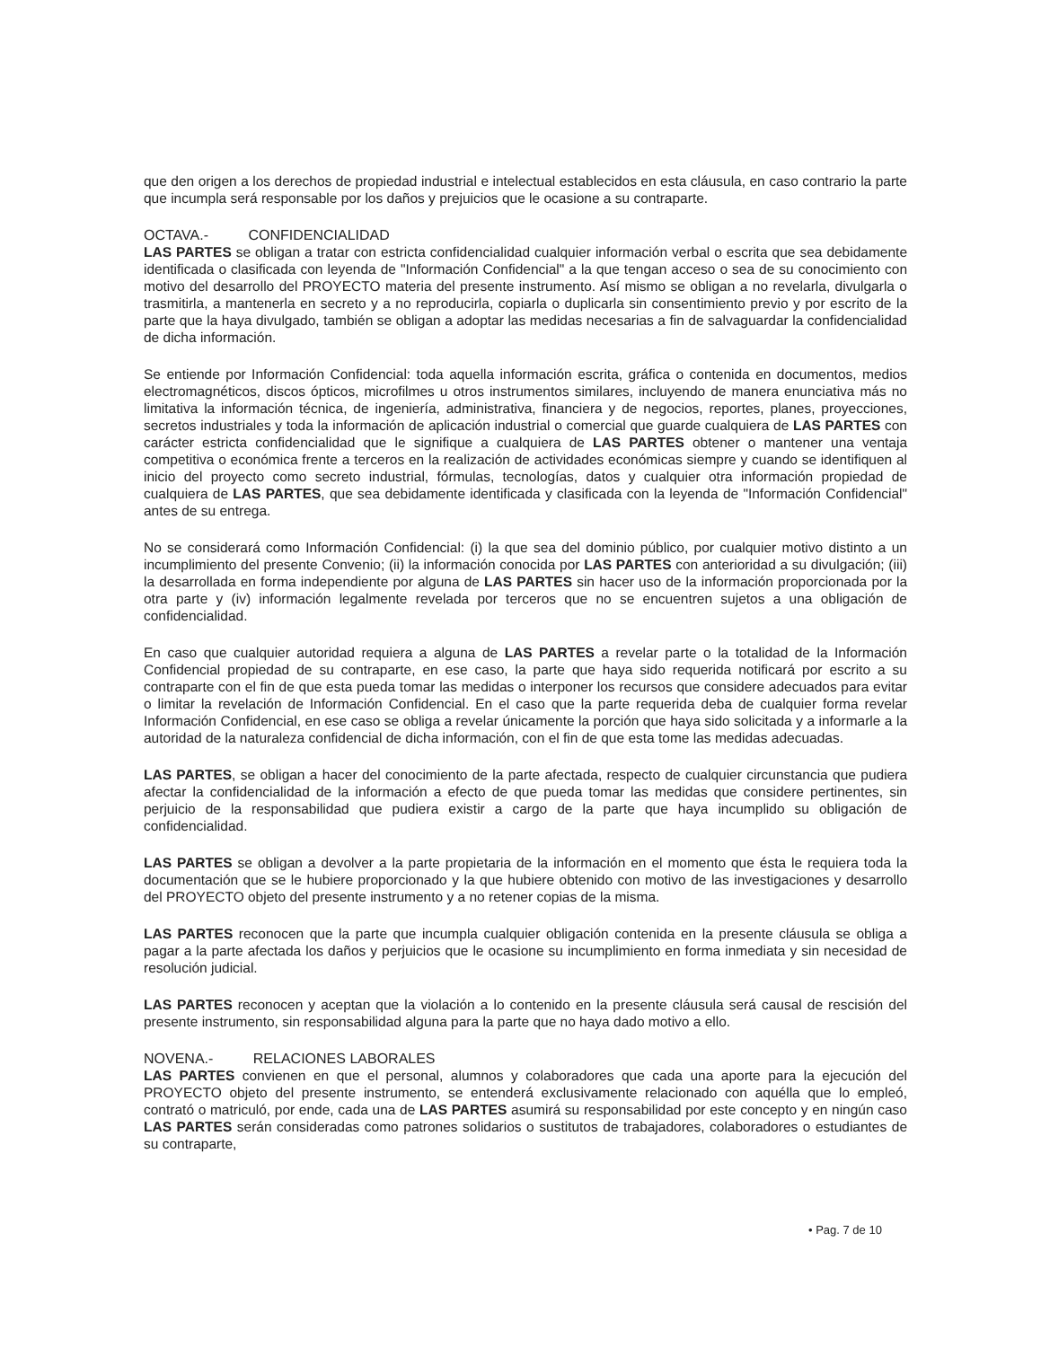que den origen a los derechos de propiedad industrial e intelectual establecidos en esta cláusula, en caso contrario la parte que incumpla será responsable por los daños y prejuicios que le ocasione a su contraparte.
OCTAVA.- CONFIDENCIALIDAD
LAS PARTES se obligan a tratar con estricta confidencialidad cualquier información verbal o escrita que sea debidamente identificada o clasificada con leyenda de "Información Confidencial" a la que tengan acceso o sea de su conocimiento con motivo del desarrollo del PROYECTO materia del presente instrumento. Así mismo se obligan a no revelarla, divulgarla o trasmitirla, a mantenerla en secreto y a no reproducirla, copiarla o duplicarla sin consentimiento previo y por escrito de la parte que la haya divulgado, también se obligan a adoptar las medidas necesarias a fin de salvaguardar la confidencialidad de dicha información.
Se entiende por Información Confidencial: toda aquella información escrita, gráfica o contenida en documentos, medios electromagnéticos, discos ópticos, microfilmes u otros instrumentos similares, incluyendo de manera enunciativa más no limitativa la información técnica, de ingeniería, administrativa, financiera y de negocios, reportes, planes, proyecciones, secretos industriales y toda la información de aplicación industrial o comercial que guarde cualquiera de LAS PARTES con carácter estricta confidencialidad que le signifique a cualquiera de LAS PARTES obtener o mantener una ventaja competitiva o económica frente a terceros en la realización de actividades económicas siempre y cuando se identifiquen al inicio del proyecto como secreto industrial, fórmulas, tecnologías, datos y cualquier otra información propiedad de cualquiera de LAS PARTES, que sea debidamente identificada y clasificada con la leyenda de "Información Confidencial" antes de su entrega.
No se considerará como Información Confidencial: (i) la que sea del dominio público, por cualquier motivo distinto a un incumplimiento del presente Convenio; (ii) la información conocida por LAS PARTES con anterioridad a su divulgación; (iii) la desarrollada en forma independiente por alguna de LAS PARTES sin hacer uso de la información proporcionada por la otra parte y (iv) información legalmente revelada por terceros que no se encuentren sujetos a una obligación de confidencialidad.
En caso que cualquier autoridad requiera a alguna de LAS PARTES a revelar parte o la totalidad de la Información Confidencial propiedad de su contraparte, en ese caso, la parte que haya sido requerida notificará por escrito a su contraparte con el fin de que esta pueda tomar las medidas o interponer los recursos que considere adecuados para evitar o limitar la revelación de Información Confidencial. En el caso que la parte requerida deba de cualquier forma revelar Información Confidencial, en ese caso se obliga a revelar únicamente la porción que haya sido solicitada y a informarle a la autoridad de la naturaleza confidencial de dicha información, con el fin de que esta tome las medidas adecuadas.
LAS PARTES, se obligan a hacer del conocimiento de la parte afectada, respecto de cualquier circunstancia que pudiera afectar la confidencialidad de la información a efecto de que pueda tomar las medidas que considere pertinentes, sin perjuicio de la responsabilidad que pudiera existir a cargo de la parte que haya incumplido su obligación de confidencialidad.
LAS PARTES se obligan a devolver a la parte propietaria de la información en el momento que ésta le requiera toda la documentación que se le hubiere proporcionado y la que hubiere obtenido con motivo de las investigaciones y desarrollo del PROYECTO objeto del presente instrumento y a no retener copias de la misma.
LAS PARTES reconocen que la parte que incumpla cualquier obligación contenida en la presente cláusula se obliga a pagar a la parte afectada los daños y perjuicios que le ocasione su incumplimiento en forma inmediata y sin necesidad de resolución judicial.
LAS PARTES reconocen y aceptan que la violación a lo contenido en la presente cláusula será causal de rescisión del presente instrumento, sin responsabilidad alguna para la parte que no haya dado motivo a ello.
NOVENA.- RELACIONES LABORALES
LAS PARTES convienen en que el personal, alumnos y colaboradores que cada una aporte para la ejecución del PROYECTO objeto del presente instrumento, se entenderá exclusivamente relacionado con aquélla que lo empleó, contrató o matriculó, por ende, cada una de LAS PARTES asumirá su responsabilidad por este concepto y en ningún caso LAS PARTES serán consideradas como patrones solidarios o sustitutos de trabajadores, colaboradores o estudiantes de su contraparte,
• Pag. 7 de 10